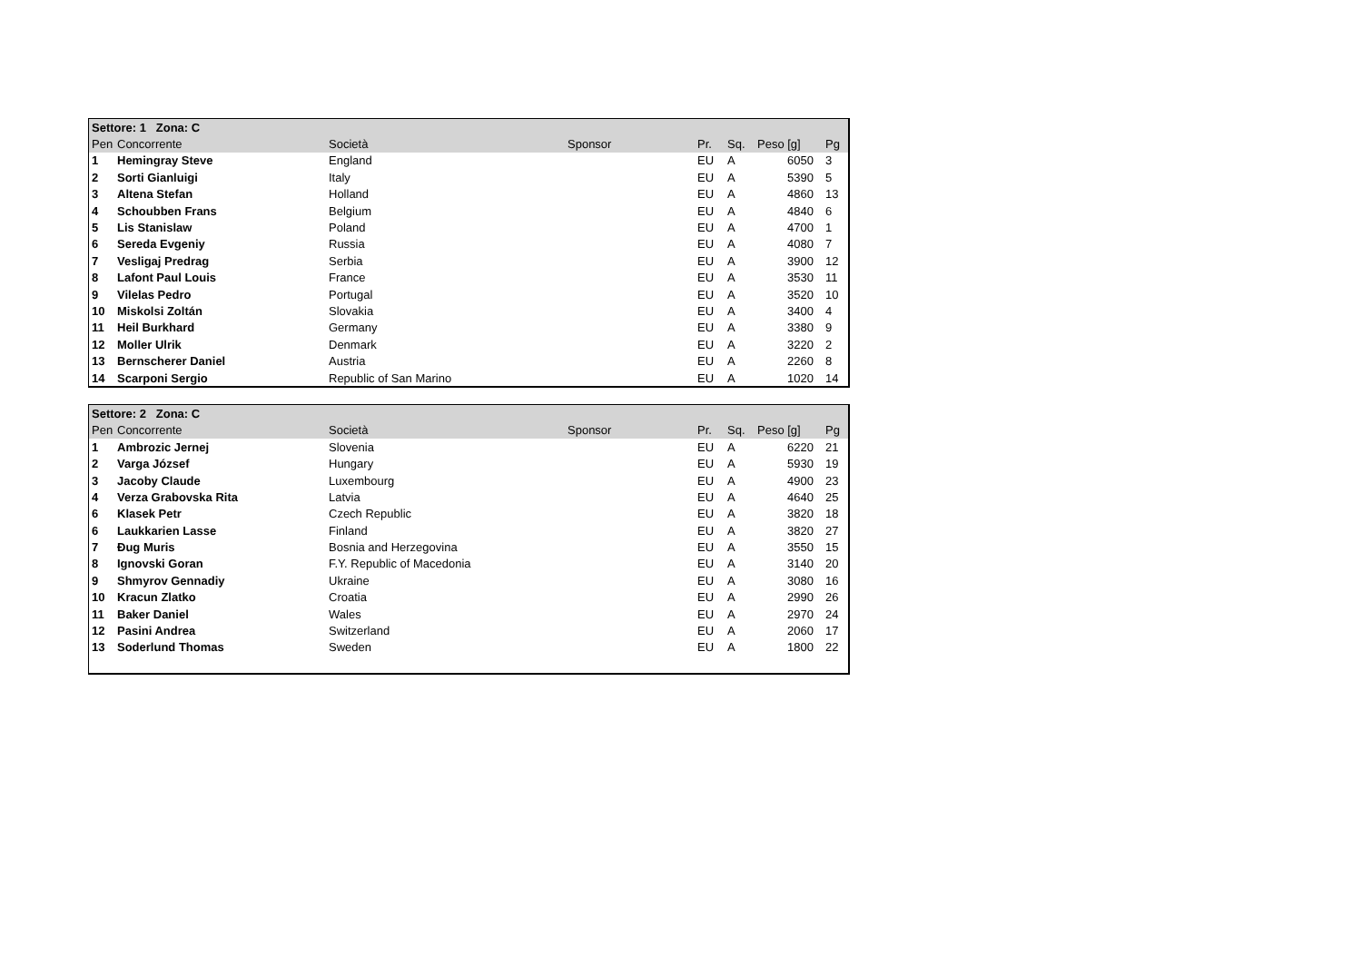| Settore: 1 Zona: C | | | | | | | |
| --- | --- | --- | --- | --- | --- | --- | --- |
| Pen | Concorrente | Società | Sponsor | Pr. | Sq. | Peso [g] | Pg |
| 1 | Hemingray Steve | England | | EU | A | 6050 | 3 |
| 2 | Sorti Gianluigi | Italy | | EU | A | 5390 | 5 |
| 3 | Altena Stefan | Holland | | EU | A | 4860 | 13 |
| 4 | Schoubben Frans | Belgium | | EU | A | 4840 | 6 |
| 5 | Lis Stanislaw | Poland | | EU | A | 4700 | 1 |
| 6 | Sereda Evgeniy | Russia | | EU | A | 4080 | 7 |
| 7 | Vesligaj Predrag | Serbia | | EU | A | 3900 | 12 |
| 8 | Lafont Paul Louis | France | | EU | A | 3530 | 11 |
| 9 | Vilelas Pedro | Portugal | | EU | A | 3520 | 10 |
| 10 | Miskolsi Zoltán | Slovakia | | EU | A | 3400 | 4 |
| 11 | Heil Burkhard | Germany | | EU | A | 3380 | 9 |
| 12 | Moller Ulrik | Denmark | | EU | A | 3220 | 2 |
| 13 | Bernscherer Daniel | Austria | | EU | A | 2260 | 8 |
| 14 | Scarponi Sergio | Republic of San Marino | | EU | A | 1020 | 14 |
| Settore: 2 Zona: C | | | | | | | |
| --- | --- | --- | --- | --- | --- | --- | --- |
| Pen | Concorrente | Società | Sponsor | Pr. | Sq. | Peso [g] | Pg |
| 1 | Ambrozic Jernej | Slovenia | | EU | A | 6220 | 21 |
| 2 | Varga József | Hungary | | EU | A | 5930 | 19 |
| 3 | Jacoby Claude | Luxembourg | | EU | A | 4900 | 23 |
| 4 | Verza Grabovska Rita | Latvia | | EU | A | 4640 | 25 |
| 6 | Klasek Petr | Czech Republic | | EU | A | 3820 | 18 |
| 6 | Laukkarien Lasse | Finland | | EU | A | 3820 | 27 |
| 7 | Đug Muris | Bosnia and Herzegovina | | EU | A | 3550 | 15 |
| 8 | Ignovski Goran | F.Y. Republic of Macedonia | | EU | A | 3140 | 20 |
| 9 | Shmyrov Gennadiy | Ukraine | | EU | A | 3080 | 16 |
| 10 | Kracun Zlatko | Croatia | | EU | A | 2990 | 26 |
| 11 | Baker Daniel | Wales | | EU | A | 2970 | 24 |
| 12 | Pasini Andrea | Switzerland | | EU | A | 2060 | 17 |
| 13 | Soderlund Thomas | Sweden | | EU | A | 1800 | 22 |